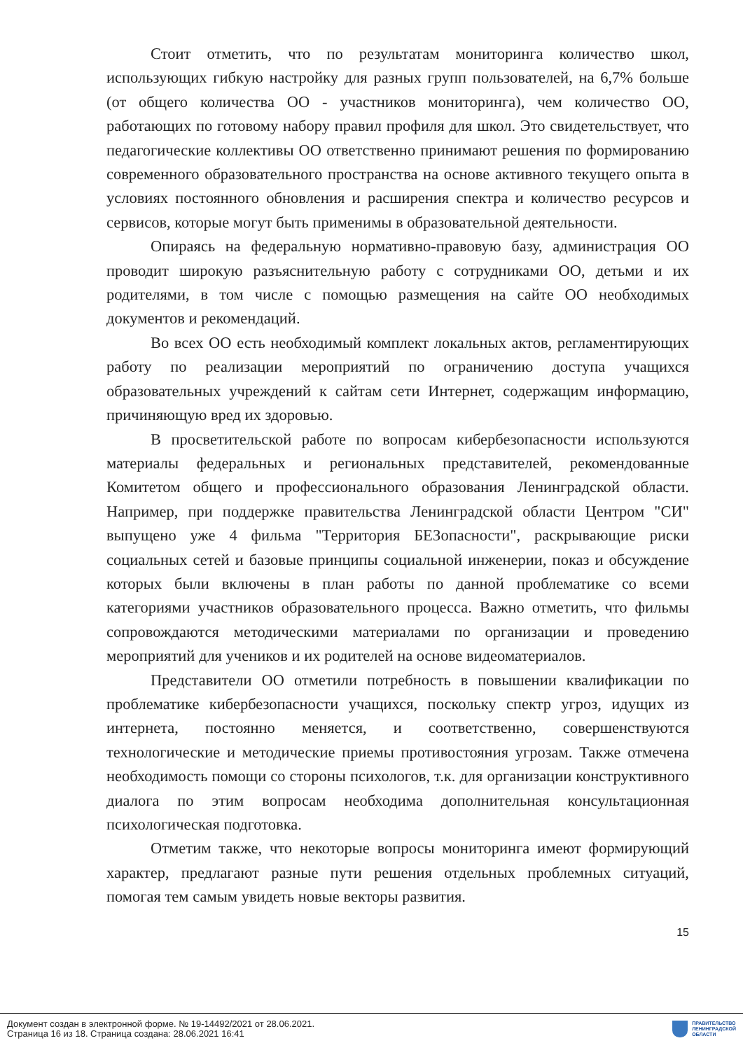Стоит отметить, что по результатам мониторинга количество школ, использующих гибкую настройку для разных групп пользователей, на 6,7% больше (от общего количества ОО - участников мониторинга), чем количество ОО, работающих по готовому набору правил профиля для школ. Это свидетельствует, что педагогические коллективы ОО ответственно принимают решения по формированию современного образовательного пространства на основе активного текущего опыта в условиях постоянного обновления и расширения спектра и количество ресурсов и сервисов, которые могут быть применимы в образовательной деятельности.
Опираясь на федеральную нормативно-правовую базу, администрация ОО проводит широкую разъяснительную работу с сотрудниками ОО, детьми и их родителями, в том числе с помощью размещения на сайте ОО необходимых документов и рекомендаций.
Во всех ОО есть необходимый комплект локальных актов, регламентирующих работу по реализации мероприятий по ограничению доступа учащихся образовательных учреждений к сайтам сети Интернет, содержащим информацию, причиняющую вред их здоровью.
В просветительской работе по вопросам кибербезопасности используются материалы федеральных и региональных представителей, рекомендованные Комитетом общего и профессионального образования Ленинградской области. Например, при поддержке правительства Ленинградской области Центром "СИ" выпущено уже 4 фильма "Территория БЕЗопасности", раскрывающие риски социальных сетей и базовые принципы социальной инженерии, показ и обсуждение которых были включены в план работы по данной проблематике со всеми категориями участников образовательного процесса. Важно отметить, что фильмы сопровождаются методическими материалами по организации и проведению мероприятий для учеников и их родителей на основе видеоматериалов.
Представители ОО отметили потребность в повышении квалификации по проблематике кибербезопасности учащихся, поскольку спектр угроз, идущих из интернета, постоянно меняется, и соответственно, совершенствуются технологические и методические приемы противостояния угрозам. Также отмечена необходимость помощи со стороны психологов, т.к. для организации конструктивного диалога по этим вопросам необходима дополнительная консультационная психологическая подготовка.
Отметим также, что некоторые вопросы мониторинга имеют формирующий характер, предлагают разные пути решения отдельных проблемных ситуаций, помогая тем самым увидеть новые векторы развития.
15
Документ создан в электронной форме. № 19-14492/2021 от 28.06.2021.
Страница 16 из 18. Страница создана: 28.06.2021 16:41
ПРАВИТЕЛЬСТВО
ЛЕНИНГРАДСКОЙ
ОБЛАСТИ